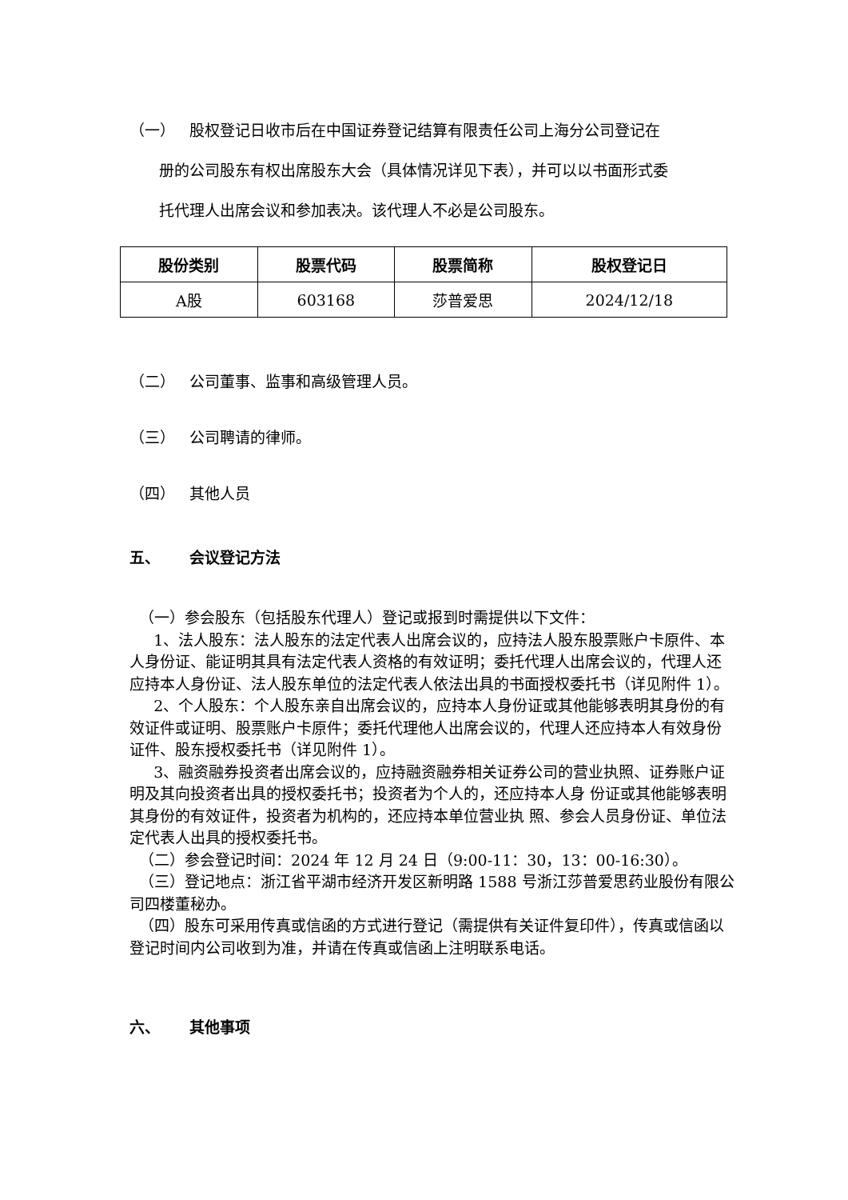（一） 股权登记日收市后在中国证券登记结算有限责任公司上海分公司登记在
册的公司股东有权出席股东大会（具体情况详见下表），并可以以书面形式委
托代理人出席会议和参加表决。该代理人不必是公司股东。
| 股份类别 | 股票代码 | 股票简称 | 股权登记日 |
| --- | --- | --- | --- |
| A股 | 603168 | 莎普爱思 | 2024/12/18 |
（二） 公司董事、监事和高级管理人员。
（三） 公司聘请的律师。
（四） 其他人员
五、 会议登记方法
（一）参会股东（包括股东代理人）登记或报到时需提供以下文件：
1、法人股东：法人股东的法定代表人出席会议的，应持法人股东股票账户卡原件、本人身份证、能证明其具有法定代表人资格的有效证明；委托代理人出席会议的，代理人还应持本人身份证、法人股东单位的法定代表人依法出具的书面授权委托书（详见附件 1）。
2、个人股东：个人股东亲自出席会议的，应持本人身份证或其他能够表明其身份的有效证件或证明、股票账户卡原件；委托代理他人出席会议的，代理人还应持本人有效身份证件、股东授权委托书（详见附件 1）。
3、融资融券投资者出席会议的，应持融资融券相关证券公司的营业执照、证券账户证明及其向投资者出具的授权委托书；投资者为个人的，还应持本人身 份证或其他能够表明其身份的有效证件，投资者为机构的，还应持本单位营业执 照、参会人员身份证、单位法定代表人出具的授权委托书。
（二）参会登记时间：2024 年 12 月 24 日（9:00-11：30，13：00-16:30）。
（三）登记地点：浙江省平湖市经济开发区新明路 1588 号浙江莎普爱思药业股份有限公司四楼董秘办。
（四）股东可采用传真或信函的方式进行登记（需提供有关证件复印件），传真或信函以登记时间内公司收到为准，并请在传真或信函上注明联系电话。
六、 其他事项